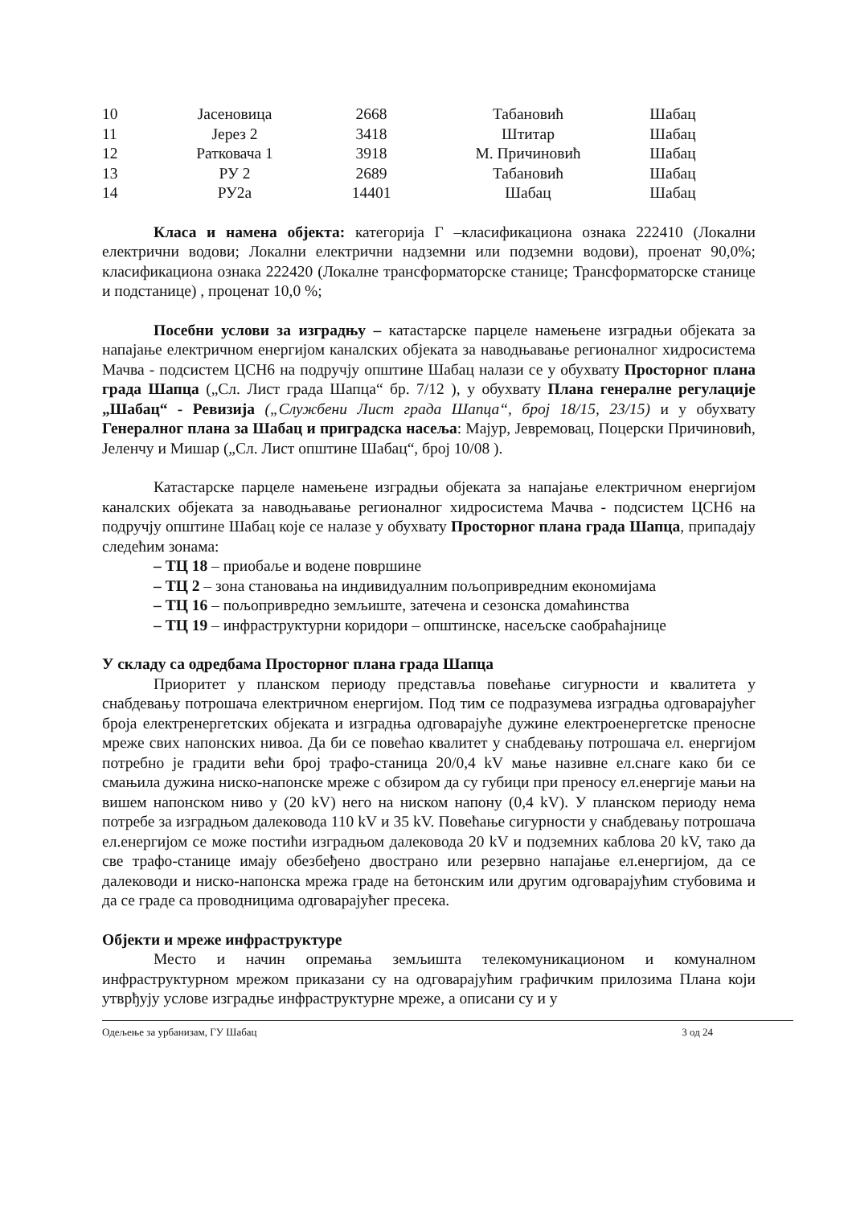| 10 | Јасеновица | 2668 | Табановић | Шабац |
| 11 | Јерез 2 | 3418 | Штитар | Шабац |
| 12 | Ратковача 1 | 3918 | М. Причиновић | Шабац |
| 13 | РУ 2 | 2689 | Табановић | Шабац |
| 14 | РУ2а | 14401 | Шабац | Шабац |
Класа и намена објекта: категорија Г –класификациона ознака 222410 (Локални електрични водови; Локални електрични надземни или подземни водови), проенат 90,0%; класификациона ознака 222420 (Локалне трансформаторске станице; Трансформаторске станице и подстанице) , проценат 10,0 %;
Посебни услови за изградњу – катастарске парцеле намењене изградњи објеката за напајање електричном енергијом каналских објеката за наводњавање регионалног хидросистема Мачва - подсистем ЦСН6 на подручју општине Шабац налази се у обухвату Просторног плана града Шапца („Сл. Лист града Шапца“ бр. 7/12 ), у обухвату Плана генералне регулације „Шабац“ - Ревизија („Службени Лист града Шапца“, број 18/15, 23/15) и у обухвату Генералног плана за Шабац и приградска насеља: Мајур, Јевремовац, Поцерски Причиновић, Јеленчу и Мишар („Сл. Лист општине Шабац“, број 10/08 ).
Катастарске парцеле намењене изградњи објеката за напајање електричном енергијом каналских објеката за наводњавање регионалног хидросистема Мачва - подсистем ЦСН6 на подручју општине Шабац које се налазе у обухвату Просторног плана града Шапца, припадају следећим зонама:
– ТЦ 18 – приобаље и водене површине
– ТЦ 2 – зона становања на индивидуалним пољопривредним економијама
– ТЦ 16 – пољопривредно земљиште, затечена и сезонска домаћинства
– ТЦ 19 – инфраструктурни коридори – општинске, насељске саобраћајнице
У складу са одредбама Просторног плана града Шапца
Приоритет у планском периоду представља повећање сигурности и квалитета у снабдевању потрошача електричном енергијом. Под тим се подразумева изградња одговарајућег броја електренергетских објеката и изградња одговарајуће дужине електроенергетске преносне мреже свих напонских нивоа. Да би се повећао квалитет у снабдевању потрошача ел. енергијом потребно је градити већи број трафо-станица 20/0,4 kV мање називне ел.снаге како би се смањила дужина ниско-напонске мреже с обзиром да су губици при преносу ел.енергије мањи на вишем напонском ниво у (20 kV) него на ниском напону (0,4 kV). У планском периоду нема потребе за изградњом далековода 110 kV и 35 kV. Повећање сигурности у снабдевању потрошача ел.енергијом се може постићи изградњом далековода 20 kV и подземних каблова 20 kV, тако да све трафо-станице имају обезбеђено двострано или резервно напајање ел.енергијом, да се далеководи и ниско-напонска мрежа граде на бетонским или другим одговарајућим стубовима и да се граде са проводницима одговарајућег пресека.
Објекти и мреже инфраструктуре
Место и начин опремања земљишта телекомуникационом и комуналном инфраструктурном мрежом приказани су на одговарајућим графичким прилозима Плана који утврђују услове изградње инфраструктурне мреже, а описани су и у
Одељење за урбанизам, ГУ Шабац 3 од 24